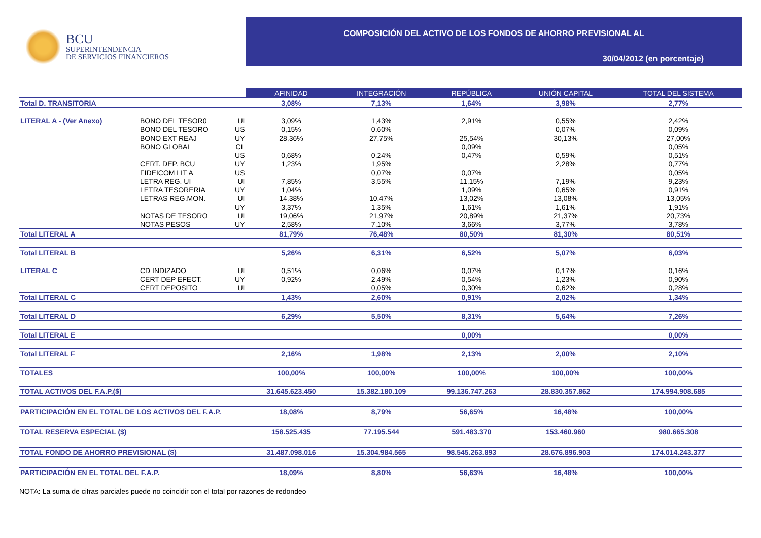BCU
SUPERINTENDENCIA
DE SERVICIOS FINANCIEROS
COMPOSICIÓN DEL ACTIVO DE LOS FONDOS DE AHORRO PREVISIONAL AL
30/04/2012 (en porcentaje)
| | | | AFINIDAD | INTEGRACIÓN | REPÚBLICA | UNIÓN CAPITAL | TOTAL DEL SISTEMA |
| Total D. TRANSITORIA | | | 3,08% | 7,13% | 1,64% | 3,98% | 2,77% |
| LITERAL A - (Ver Anexo) | BONO DEL TESOR0 | UI | 3,09% | 1,43% | 2,91% | 0,55% | 2,42% |
| | BONO DEL TESORO | US | 0,15% | 0,60% | | 0,07% | 0,09% |
| | BONO EXT REAJ | UY | 28,36% | 27,75% | 25,54% | 30,13% | 27,00% |
| | BONO GLOBAL | CL | | | 0,09% | | 0,05% |
| | | US | 0,68% | 0,24% | 0,47% | 0,59% | 0,51% |
| | CERT. DEP. BCU | UY | 1,23% | 1,95% | | 2,28% | 0,77% |
| | FIDEICOM LIT A | US | | 0,07% | 0,07% | | 0,05% |
| | LETRA REG. UI | UI | 7,85% | 3,55% | 11,15% | 7,19% | 9,23% |
| | LETRA TESORERIA | UY | 1,04% | | 1,09% | 0,65% | 0,91% |
| | LETRAS REG.MON. | UI | 14,38% | 10,47% | 13,02% | 13,08% | 13,05% |
| | | UY | 3,37% | 1,35% | 1,61% | 1,61% | 1,91% |
| | NOTAS DE TESORO | UI | 19,06% | 21,97% | 20,89% | 21,37% | 20,73% |
| | NOTAS PESOS | UY | 2,58% | 7,10% | 3,66% | 3,77% | 3,78% |
| Total LITERAL A | | | 81,79% | 76,48% | 80,50% | 81,30% | 80,51% |
| Total LITERAL B | | | 5,26% | 6,31% | 6,52% | 5,07% | 6,03% |
| LITERAL C | CD INDIZADO | UI | 0,51% | 0,06% | 0,07% | 0,17% | 0,16% |
| | CERT DEP EFECT. | UY | 0,92% | 2,49% | 0,54% | 1,23% | 0,90% |
| | CERT DEPOSITO | UI | | 0,05% | 0,30% | 0,62% | 0,28% |
| Total LITERAL C | | | 1,43% | 2,60% | 0,91% | 2,02% | 1,34% |
| Total LITERAL D | | | 6,29% | 5,50% | 8,31% | 5,64% | 7,26% |
| Total LITERAL E | | | | | 0,00% | | 0,00% |
| Total LITERAL F | | | 2,16% | 1,98% | 2,13% | 2,00% | 2,10% |
| TOTALES | | | 100,00% | 100,00% | 100,00% | 100,00% | 100,00% |
| TOTAL ACTIVOS DEL F.A.P.($) | | | 31.645.623.450 | 15.382.180.109 | 99.136.747.263 | 28.830.357.862 | 174.994.908.685 |
| PARTICIPACIÓN EN EL TOTAL DE LOS ACTIVOS DEL F.A.P. | | | 18,08% | 8,79% | 56,65% | 16,48% | 100,00% |
| TOTAL RESERVA ESPECIAL ($) | | | 158.525.435 | 77.195.544 | 591.483.370 | 153.460.960 | 980.665.308 |
| TOTAL FONDO DE AHORRO PREVISIONAL ($) | | | 31.487.098.016 | 15.304.984.565 | 98.545.263.893 | 28.676.896.903 | 174.014.243.377 |
| PARTICIPACIÓN EN EL TOTAL DEL F.A.P. | | | 18,09% | 8,80% | 56,63% | 16,48% | 100,00% |
NOTA: La suma de cifras parciales puede no coincidir con el total por razones de redondeo